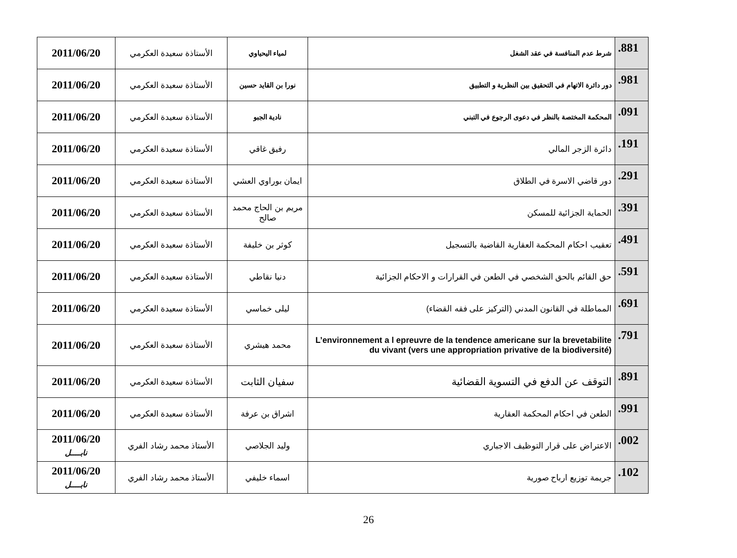| 881. | شرط عدم المنافسة في عقد الشغل | لمياء اليحياوي | الأستاذة سعيدة العكرمي | 2011/06/20 |
| 981. | دور دائرة الاتهام في التحقيق بين النظرية و التطبيق | نورا بن القايد حسين | الأستاذة سعيدة العكرمي | 2011/06/20 |
| 091. | المحكمة المختصة بالنظر في دعوى الرجوع في التبني | نادية الجبو | الأستاذة سعيدة العكرمي | 2011/06/20 |
| 191. | دائرة الزجر المالي | رفيق غاقي | الأستاذة سعيدة العكرمي | 2011/06/20 |
| 291. | دور قاضي الاسرة في الطلاق | ايمان بوراوي العشي | الأستاذة سعيدة العكرمي | 2011/06/20 |
| 391. | الحماية الجزائية للمسكن | مريم بن الحاج محمد صالح | الأستاذة سعيدة العكرمي | 2011/06/20 |
| 491. | تعقيب احكام المحكمة العقارية القاضية بالتسجيل | كوثر بن خليفة | الأستاذة سعيدة العكرمي | 2011/06/20 |
| 591. | حق القائم بالحق الشخصي في الطعن في القرارات و الاحكام الجزائية | دنيا نقاطي | الأستاذة سعيدة العكرمي | 2011/06/20 |
| 691. | المماطلة في القانون المدني (التركيز على فقه القضاء) | ليلى خماسي | الأستاذة سعيدة العكرمي | 2011/06/20 |
| 791. | L’environnement a l epreuvre de la tendence americane sur la brevetabilite du vivant (vers une appropriation privative de la biodiversité) | محمد هيشري | الأستاذة سعيدة العكرمي | 2011/06/20 |
| 891. | التوقف عن الدفع في التسوية القضائية | سفيان الثابت | الأستاذة سعيدة العكرمي | 2011/06/20 |
| 991. | الطعن في احكام المحكمة العقارية | اشراق بن عرفة | الأستاذة سعيدة العكرمي | 2011/06/20 |
| 002. | الاعتراض على قرار التوظيف الاجباري | وليد الجلاصي | الأستاذ محمد رشاد الفري | 2011/06/20 نابــــل |
| 102. | جريمة توزيع ارباح صورية | اسماء خليفي | الأستاذ محمد رشاد الفري | 2011/06/20 نابــــل |
26